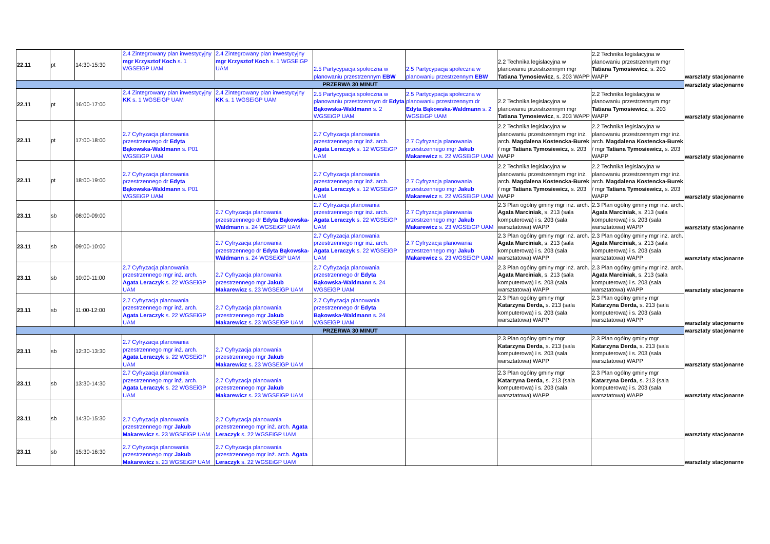| 22.11 | pt | 14:30-15:30 | 2.4 Zintegrowany plan inwestycyjny mgr Krzysztof Koch s. 1 WGSEiGP UAM | 2.4 Zintegrowany plan inwestycyjny mgr Krzysztof Koch s. 1 WGSEiGP UAM | 2.5 Partycypacja społeczna w planowaniu przestrzennym EBW | 2.5 Partycypacja społeczna w planowaniu przestrzennym EBW | 2.2 Technika legislacyjna w planowaniu przestrzennym mgr Tatiana Tymosiewicz , s. 203 WAPP | 2.2 Technika legislacyjna w planowaniu przestrzennym mgr Tatiana Tymosiewicz , s. 203 WAPP | warsztaty stacjonarne |
| PRZERWA 30 MINUT | | | | | | | | | warsztaty stacjonarne |
| 22.11 | pt | 16:00-17:00 | 2.4 Zintegrowany plan inwestycyjny KK s. 1 WGSEiGP UAM | 2.4 Zintegrowany plan inwestycyjny KK s. 1 WGSEiGP UAM | 2.5 Partycypacja społeczna w planowaniu przestrzennym dr Edyta Bąkowska-Waldmann s. 2 WGSEiGP UAM | 2.5 Partycypacja społeczna w planowaniu przestrzennym dr Edyta Bąkowska-Waldmann s. 2 WGSEiGP UAM | 2.2 Technika legislacyjna w planowaniu przestrzennym mgr Tatiana Tymosiewicz , s. 203 WAPP | 2.2 Technika legislacyjna w planowaniu przestrzennym mgr Tatiana Tymosiewicz , s. 203 WAPP | warsztaty stacjonarne |
| 22.11 | pt | 17:00-18:00 | 2.7 Cyfryzacja planowania przestrzennego dr Edyta Bąkowska-Waldmann s. P01 WGSEiGP UAM | | 2.7 Cyfryzacja planowania przestrzennego mgr inż. arch. Agata Leraczyk s. 12 WGSEiGP UAM | 2.7 Cyfryzacja planowania przestrzennego mgr Jakub Makarewicz s. 22 WGSEiGP UAM | 2.2 Technika legislacyjna w planowaniu przestrzennym mgr inż. arch. Magdalena Kostencka-Burek / mgr Tatiana Tymosiewicz , s. 203 WAPP | 2.2 Technika legislacyjna w planowaniu przestrzennym mgr inż. arch. Magdalena Kostencka-Burek / mgr Tatiana Tymosiewicz , s. 203 WAPP | warsztaty stacjonarne |
| 22.11 | pt | 18:00-19:00 | 2.7 Cyfryzacja planowania przestrzennego dr Edyta Bąkowska-Waldmann s. P01 WGSEiGP UAM | | 2.7 Cyfryzacja planowania przestrzennego mgr inż. arch. Agata Leraczyk s. 12 WGSEiGP UAM | 2.7 Cyfryzacja planowania przestrzennego mgr Jakub Makarewicz s. 22 WGSEiGP UAM | 2.2 Technika legislacyjna w planowaniu przestrzennym mgr inż. arch. Magdalena Kostencka-Burek / mgr Tatiana Tymosiewicz , s. 203 WAPP | 2.2 Technika legislacyjna w planowaniu przestrzennym mgr inż. arch. Magdalena Kostencka-Burek / mgr Tatiana Tymosiewicz , s. 203 WAPP | warsztaty stacjonarne |
| 23.11 | sb | 08:00-09:00 | | 2.7 Cyfryzacja planowania przestrzennego dr Edyta Bąkowska-Waldmann s. 24 WGSEiGP UAM | 2.7 Cyfryzacja planowania przestrzennego mgr inż. arch. Agata Leraczyk s. 22 WGSEiGP UAM | 2.7 Cyfryzacja planowania przestrzennego mgr Jakub Makarewicz s. 23 WGSEiGP UAM | 2.3 Plan ogólny gminy mgr inż. arch. Agata Marciniak , s. 213 (sala komputerowa) i s. 203 (sala warsztatowa) WAPP | 2.3 Plan ogólny gminy mgr inż. arch. Agata Marciniak , s. 213 (sala komputerowa) i s. 203 (sala warsztatowa) WAPP | warsztaty stacjonarne |
| 23.11 | sb | 09:00-10:00 | | 2.7 Cyfryzacja planowania przestrzennego dr Edyta Bąkowska-Waldmann s. 24 WGSEiGP UAM | 2.7 Cyfryzacja planowania przestrzennego mgr inż. arch. Agata Leraczyk s. 22 WGSEiGP UAM | 2.7 Cyfryzacja planowania przestrzennego mgr Jakub Makarewicz s. 23 WGSEiGP UAM | 2.3 Plan ogólny gminy mgr inż. arch. Agata Marciniak , s. 213 (sala komputerowa) i s. 203 (sala warsztatowa) WAPP | 2.3 Plan ogólny gminy mgr inż. arch. Agata Marciniak , s. 213 (sala komputerowa) i s. 203 (sala warsztatowa) WAPP | warsztaty stacjonarne |
| 23.11 | sb | 10:00-11:00 | 2.7 Cyfryzacja planowania przestrzennego mgr inż. arch. Agata Leraczyk s. 22 WGSEiGP UAM | 2.7 Cyfryzacja planowania przestrzennego mgr Jakub Makarewicz s. 23 WGSEiGP UAM | 2.7 Cyfryzacja planowania przestrzennego dr Edyta Bąkowska-Waldmann s. 24 WGSEiGP UAM | | 2.3 Plan ogólny gminy mgr inż. arch. Agata Marciniak , s. 213 (sala komputerowa) i s. 203 (sala warsztatowa) WAPP | 2.3 Plan ogólny gminy mgr inż. arch. Agata Marciniak , s. 213 (sala komputerowa) i s. 203 (sala warsztatowa) WAPP | warsztaty stacjonarne |
| 23.11 | sb | 11:00-12:00 | 2.7 Cyfryzacja planowania przestrzennego mgr inż. arch. Agata Leraczyk s. 22 WGSEiGP UAM | 2.7 Cyfryzacja planowania przestrzennego mgr Jakub Makarewicz s. 23 WGSEiGP UAM | 2.7 Cyfryzacja planowania przestrzennego dr Edyta Bąkowska-Waldmann s. 24 WGSEiGP UAM | | 2.3 Plan ogólny gminy mgr Katarzyna Derda, s. 213 (sala komputerowa) i s. 203 (sala warsztatowa) WAPP | 2.3 Plan ogólny gminy mgr Katarzyna Derda, s. 213 (sala komputerowa) i s. 203 (sala warsztatowa) WAPP | warsztaty stacjonarne |
| PRZERWA 30 MINUT | | | | | | | | | warsztaty stacjonarne |
| 23.11 | sb | 12:30-13:30 | 2.7 Cyfryzacja planowania przestrzennego mgr inż. arch. Agata Leraczyk s. 22 WGSEiGP UAM | 2.7 Cyfryzacja planowania przestrzennego mgr Jakub Makarewicz s. 23 WGSEiGP UAM | | | 2.3 Plan ogólny gminy mgr Katarzyna Derda , s. 213 (sala komputerowa) i s. 203 (sala warsztatowa) WAPP | 2.3 Plan ogólny gminy mgr Katarzyna Derda , s. 213 (sala komputerowa) i s. 203 (sala warsztatowa) WAPP | warsztaty stacjonarne |
| 23.11 | sb | 13:30-14:30 | 2.7 Cyfryzacja planowania przestrzennego mgr inż. arch. Agata Leraczyk s. 22 WGSEiGP UAM | 2.7 Cyfryzacja planowania przestrzennego mgr Jakub Makarewicz s. 23 WGSEiGP UAM | | | 2.3 Plan ogólny gminy mgr Katarzyna Derda , s. 213 (sala komputerowa) i s. 203 (sala warsztatowa) WAPP | 2.3 Plan ogólny gminy mgr Katarzyna Derda , s. 213 (sala komputerowa) i s. 203 (sala warsztatowa) WAPP | warsztaty stacjonarne |
| 23.11 | sb | 14:30-15:30 | 2.7 Cyfryzacja planowania przestrzennego mgr Jakub Makarewicz s. 23 WGSEiGP UAM | 2.7 Cyfryzacja planowania przestrzennego mgr inż. arch. Agata Leraczyk s. 22 WGSEiGP UAM | | | | | warsztaty stacjonarne |
| 23.11 | sb | 15:30-16:30 | 2.7 Cyfryzacja planowania przestrzennego mgr Jakub Makarewicz s. 23 WGSEiGP UAM | 2.7 Cyfryzacja planowania przestrzennego mgr inż. arch. Agata Leraczyk s. 22 WGSEiGP UAM | | | | | warsztaty stacjonarne |